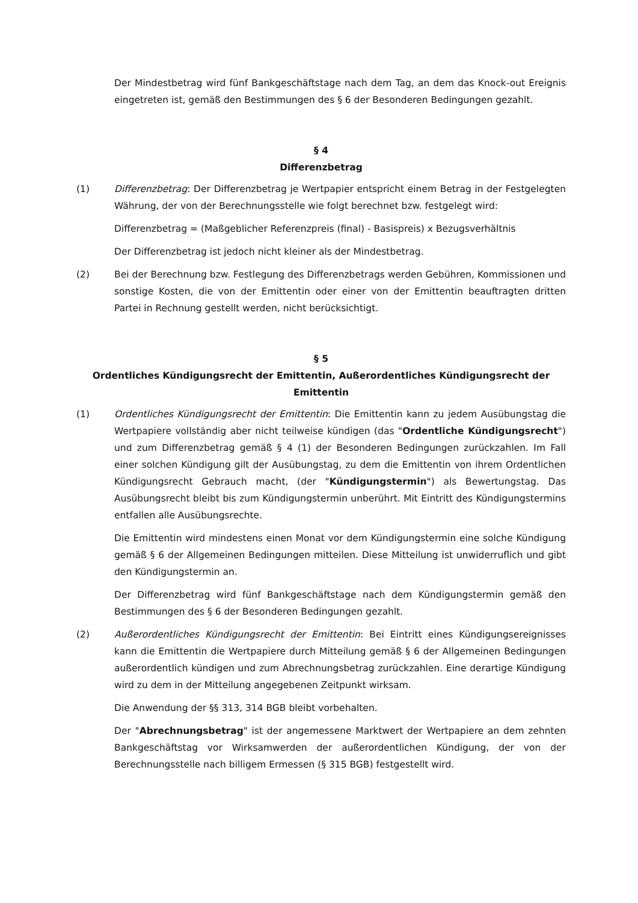Der Mindestbetrag wird fünf Bankgeschäftstage nach dem Tag, an dem das Knock-out Ereignis eingetreten ist, gemäß den Bestimmungen des § 6 der Besonderen Bedingungen gezahlt.
§ 4
Differenzbetrag
(1) Differenzbetrag: Der Differenzbetrag je Wertpapier entspricht einem Betrag in der Festgelegten Währung, der von der Berechnungsstelle wie folgt berechnet bzw. festgelegt wird:
Differenzbetrag = (Maßgeblicher Referenzpreis (final) - Basispreis) x Bezugsverhältnis
Der Differenzbetrag ist jedoch nicht kleiner als der Mindestbetrag.
(2) Bei der Berechnung bzw. Festlegung des Differenzbetrags werden Gebühren, Kommissionen und sonstige Kosten, die von der Emittentin oder einer von der Emittentin beauftragten dritten Partei in Rechnung gestellt werden, nicht berücksichtigt.
§ 5
Ordentliches Kündigungsrecht der Emittentin, Außerordentliches Kündigungsrecht der Emittentin
(1) Ordentliches Kündigungsrecht der Emittentin: Die Emittentin kann zu jedem Ausübungstag die Wertpapiere vollständig aber nicht teilweise kündigen (das "Ordentliche Kündigungsrecht") und zum Differenzbetrag gemäß § 4 (1) der Besonderen Bedingungen zurückzahlen. Im Fall einer solchen Kündigung gilt der Ausübungstag, zu dem die Emittentin von ihrem Ordentlichen Kündigungsrecht Gebrauch macht, (der "Kündigungstermin") als Bewertungstag. Das Ausübungsrecht bleibt bis zum Kündigungstermin unberührt. Mit Eintritt des Kündigungstermins entfallen alle Ausübungsrechte.
Die Emittentin wird mindestens einen Monat vor dem Kündigungstermin eine solche Kündigung gemäß § 6 der Allgemeinen Bedingungen mitteilen. Diese Mitteilung ist unwiderruflich und gibt den Kündigungstermin an.
Der Differenzbetrag wird fünf Bankgeschäftstage nach dem Kündigungstermin gemäß den Bestimmungen des § 6 der Besonderen Bedingungen gezahlt.
(2) Außerordentliches Kündigungsrecht der Emittentin: Bei Eintritt eines Kündigungsereignisses kann die Emittentin die Wertpapiere durch Mitteilung gemäß § 6 der Allgemeinen Bedingungen außerordentlich kündigen und zum Abrechnungsbetrag zurückzahlen. Eine derartige Kündigung wird zu dem in der Mitteilung angegebenen Zeitpunkt wirksam.
Die Anwendung der §§ 313, 314 BGB bleibt vorbehalten.
Der "Abrechnungsbetrag" ist der angemessene Marktwert der Wertpapiere an dem zehnten Bankgeschäftstag vor Wirksamwerden der außerordentlichen Kündigung, der von der Berechnungsstelle nach billigem Ermessen (§ 315 BGB) festgestellt wird.